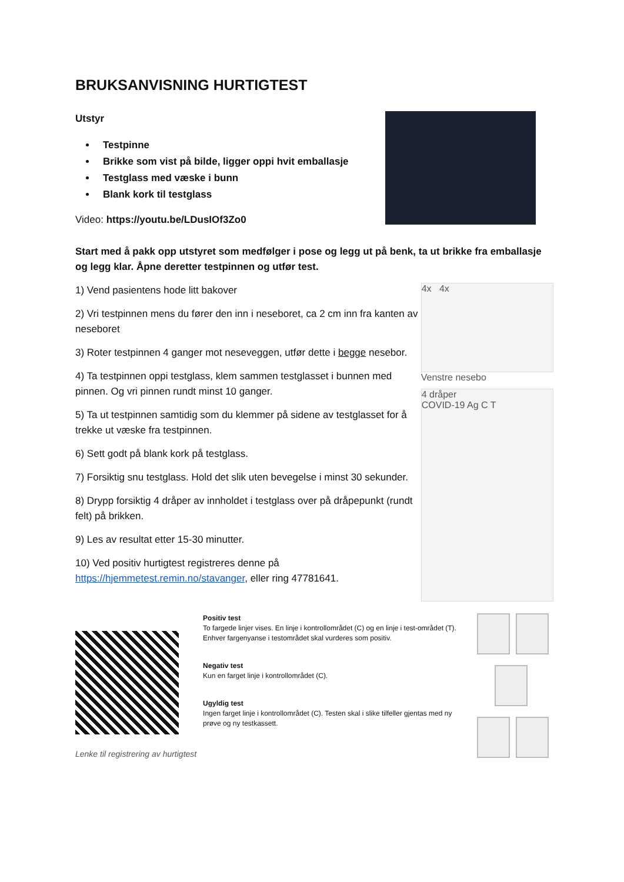BRUKSANVISNING HURTIGTEST
Utstyr
Testpinne
Brikke som vist på bilde, ligger oppi hvit emballasje
Testglass med væske i bunn
Blank kork til testglass
Video: https://youtu.be/LDusIOf3Zo0
Start med å pakk opp utstyret som medfølger i pose og legg ut på benk, ta ut brikke fra emballasje og legg klar. Åpne deretter testpinnen og utfør test.
1) Vend pasientens hode litt bakover
2) Vri testpinnen mens du fører den inn i neseboret, ca 2 cm inn fra kanten av neseboret
3) Roter testpinnen 4 ganger mot neseveggen, utfør dette i begge nesebor.
4) Ta testpinnen oppi testglass, klem sammen testglasset i bunnen med pinnen. Og vri pinnen rundt minst 10 ganger.
5) Ta ut testpinnen samtidig som du klemmer på sidene av testglasset for å trekke ut væske fra testpinnen.
6) Sett godt på blank kork på testglass.
7) Forsiktig snu testglass. Hold det slik uten bevegelse i minst 30 sekunder.
8) Drypp forsiktig 4 dråper av innholdet i testglass over på dråpepunkt (rundt felt) på brikken.
9) Les av resultat etter 15-30 minutter.
10) Ved positiv hurtigtest registreres denne på https://hjemmetest.remin.no/stavanger, eller ring 47781641.
4x 4x
Venstre nesebo
4 dråper
COVID-19 Ag C T
Lenke til registrering av hurtigtest
Positiv test
To fargede linjer vises. En linje i kontrollområdet (C) og en linje i test-området (T). Enhver fargenyanse i testområdet skal vurderes som positiv.
Negativ test
Kun en farget linje i kontrollområdet (C).
Ugyldig test
Ingen farget linje i kontrollområdet (C). Testen skal i slike tilfeller gjentas med ny prøve og ny testkassett.